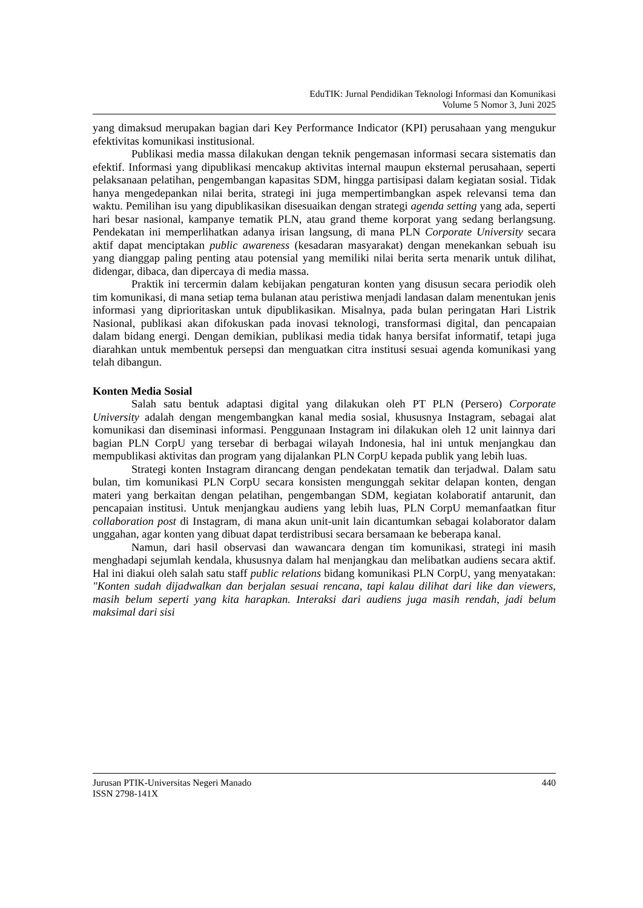EduTIK: Jurnal Pendidikan Teknologi Informasi dan Komunikasi
Volume 5 Nomor 3, Juni 2025
yang dimaksud merupakan bagian dari Key Performance Indicator (KPI) perusahaan yang mengukur efektivitas komunikasi institusional.
Publikasi media massa dilakukan dengan teknik pengemasan informasi secara sistematis dan efektif. Informasi yang dipublikasi mencakup aktivitas internal maupun eksternal perusahaan, seperti pelaksanaan pelatihan, pengembangan kapasitas SDM, hingga partisipasi dalam kegiatan sosial. Tidak hanya mengedepankan nilai berita, strategi ini juga mempertimbangkan aspek relevansi tema dan waktu. Pemilihan isu yang dipublikasikan disesuaikan dengan strategi agenda setting yang ada, seperti hari besar nasional, kampanye tematik PLN, atau grand theme korporat yang sedang berlangsung. Pendekatan ini memperlihatkan adanya irisan langsung, di mana PLN Corporate University secara aktif dapat menciptakan public awareness (kesadaran masyarakat) dengan menekankan sebuah isu yang dianggap paling penting atau potensial yang memiliki nilai berita serta menarik untuk dilihat, didengar, dibaca, dan dipercaya di media massa.
Praktik ini tercermin dalam kebijakan pengaturan konten yang disusun secara periodik oleh tim komunikasi, di mana setiap tema bulanan atau peristiwa menjadi landasan dalam menentukan jenis informasi yang diprioritaskan untuk dipublikasikan. Misalnya, pada bulan peringatan Hari Listrik Nasional, publikasi akan difokuskan pada inovasi teknologi, transformasi digital, dan pencapaian dalam bidang energi. Dengan demikian, publikasi media tidak hanya bersifat informatif, tetapi juga diarahkan untuk membentuk persepsi dan menguatkan citra institusi sesuai agenda komunikasi yang telah dibangun.
Konten Media Sosial
Salah satu bentuk adaptasi digital yang dilakukan oleh PT PLN (Persero) Corporate University adalah dengan mengembangkan kanal media sosial, khususnya Instagram, sebagai alat komunikasi dan diseminasi informasi. Penggunaan Instagram ini dilakukan oleh 12 unit lainnya dari bagian PLN CorpU yang tersebar di berbagai wilayah Indonesia, hal ini untuk menjangkau dan mempublikasi aktivitas dan program yang dijalankan PLN CorpU kepada publik yang lebih luas.
Strategi konten Instagram dirancang dengan pendekatan tematik dan terjadwal. Dalam satu bulan, tim komunikasi PLN CorpU secara konsisten mengunggah sekitar delapan konten, dengan materi yang berkaitan dengan pelatihan, pengembangan SDM, kegiatan kolaboratif antarunit, dan pencapaian institusi. Untuk menjangkau audiens yang lebih luas, PLN CorpU memanfaatkan fitur collaboration post di Instagram, di mana akun unit-unit lain dicantumkan sebagai kolaborator dalam unggahan, agar konten yang dibuat dapat terdistribusi secara bersamaan ke beberapa kanal.
Namun, dari hasil observasi dan wawancara dengan tim komunikasi, strategi ini masih menghadapi sejumlah kendala, khususnya dalam hal menjangkau dan melibatkan audiens secara aktif. Hal ini diakui oleh salah satu staff public relations bidang komunikasi PLN CorpU, yang menyatakan: "Konten sudah dijadwalkan dan berjalan sesuai rencana, tapi kalau dilihat dari like dan viewers, masih belum seperti yang kita harapkan. Interaksi dari audiens juga masih rendah, jadi belum maksimal dari sisi
440 Jurusan PTIK-Universitas Negeri Manado
ISSN 2798-141X